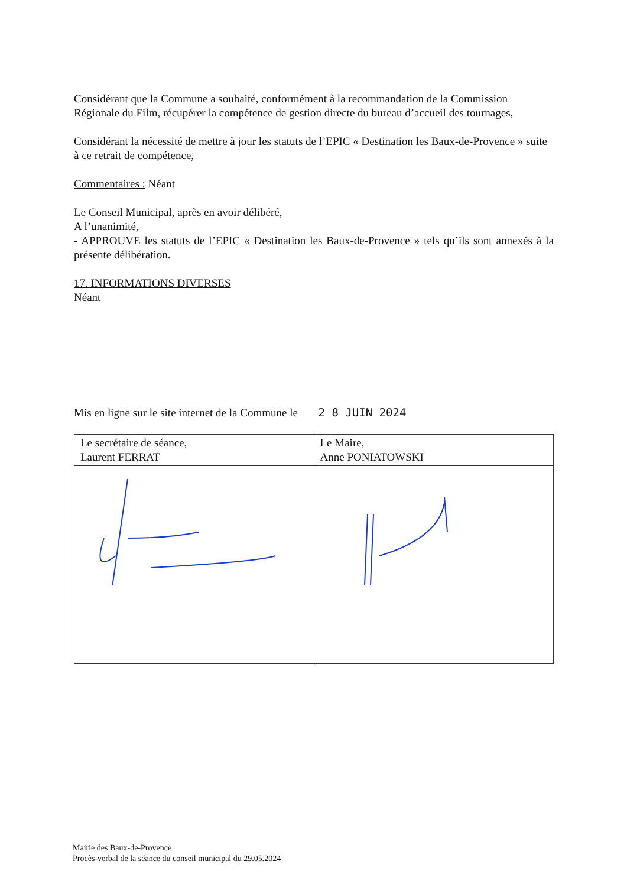Considérant que la Commune a souhaité, conformément à la recommandation de la Commission Régionale du Film, récupérer la compétence de gestion directe du bureau d’accueil des tournages,
Considérant la nécessité de mettre à jour les statuts de l’EPIC « Destination les Baux-de-Provence » suite à ce retrait de compétence,
Commentaires : Néant
Le Conseil Municipal, après en avoir délibéré,
A l’unanimité,
- APPROUVE les statuts de l’EPIC « Destination les Baux-de-Provence » tels qu’ils sont annexés à la présente délibération.
17. INFORMATIONS DIVERSES
Néant
Mis en ligne sur le site internet de la Commune le 2 8 JUIN 2024
| Le secrétaire de séance, Laurent FERRAT | Le Maire, Anne PONIATOWSKI |
Mairie des Baux-de-Provence
Procès-verbal de la séance du conseil municipal du 29.05.2024